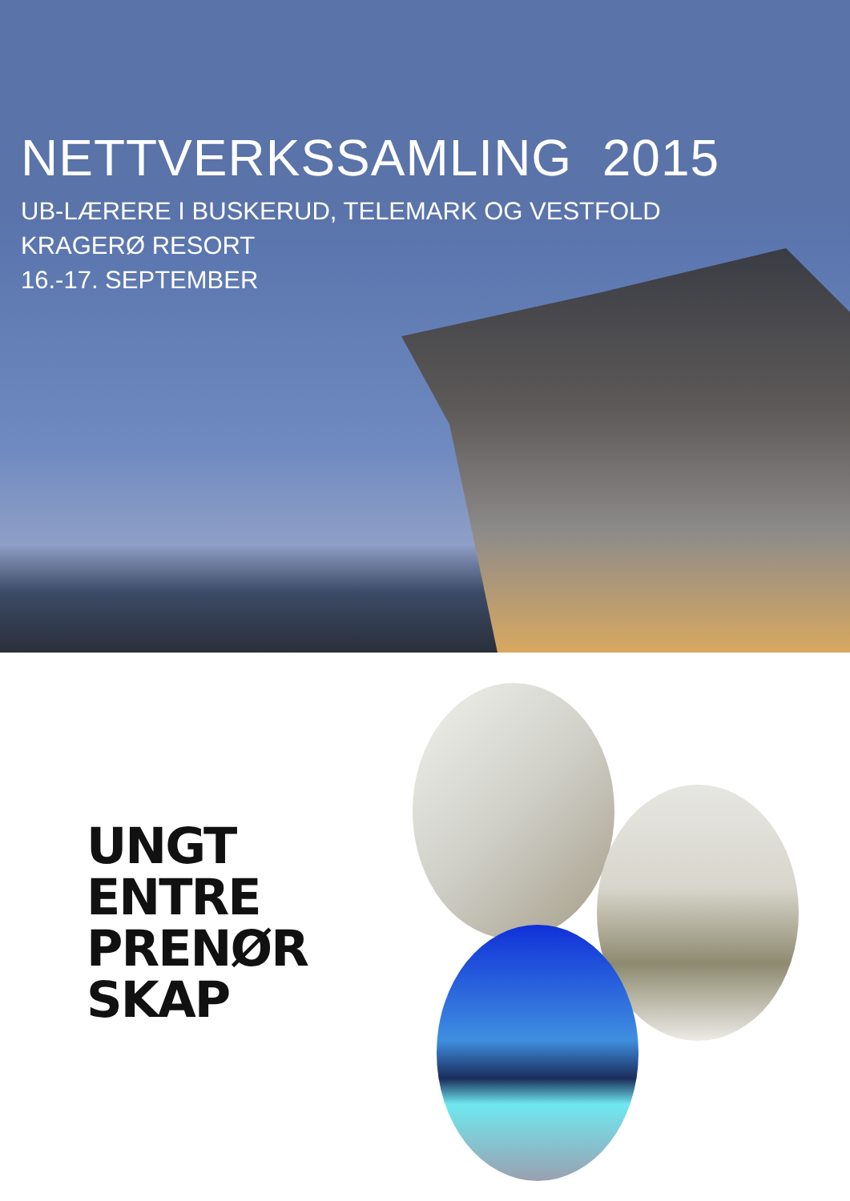NETTVERKSSAMLING 2015
UB-LÆRERE I BUSKERUD, TELEMARK OG VESTFOLD
KRAGERØ RESORT
16.-17. SEPTEMBER
UNGT
ENTRE
PRENØR
SKAP